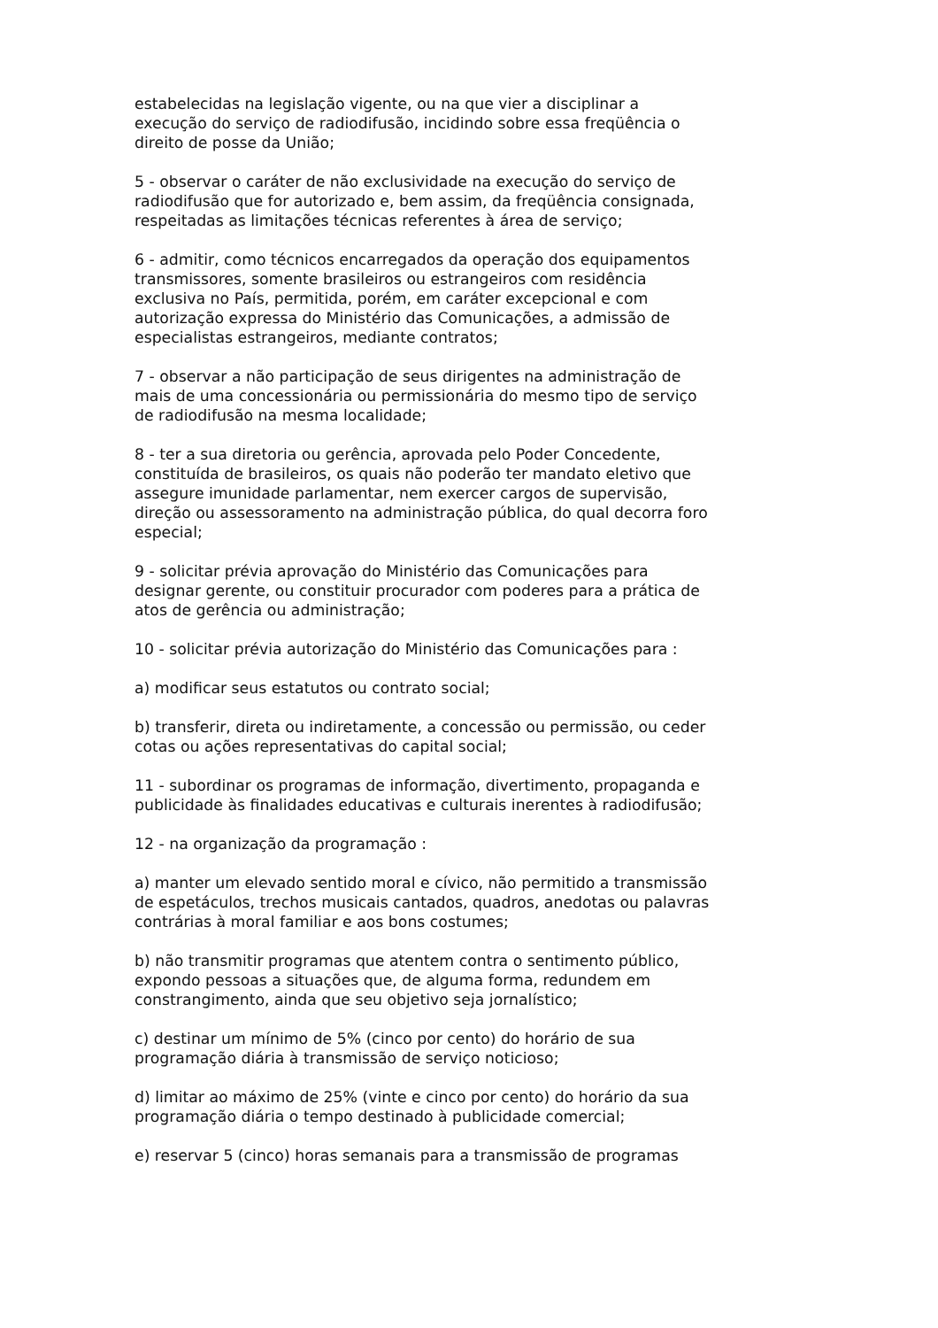estabelecidas na legislação vigente, ou na que vier a disciplinar a execução do serviço de radiodifusão, incidindo sobre essa freqüência o direito de posse da União;
5 - observar o caráter de não exclusividade na execução do serviço de radiodifusão que for autorizado e, bem assim, da freqüência consignada, respeitadas as limitações técnicas referentes à área de serviço;
6 - admitir, como técnicos encarregados da operação dos equipamentos transmissores, somente brasileiros ou estrangeiros com residência exclusiva no País, permitida, porém, em caráter excepcional e com autorização expressa do Ministério das Comunicações, a admissão de especialistas estrangeiros, mediante contratos;
7 - observar a não participação de seus dirigentes na administração de mais de uma concessionária ou permissionária do mesmo tipo de serviço de radiodifusão na mesma localidade;
8 - ter a sua diretoria ou gerência, aprovada pelo Poder Concedente, constituída de brasileiros, os quais não poderão ter mandato eletivo que assegure imunidade parlamentar, nem exercer cargos de supervisão, direção ou assessoramento na administração pública, do qual decorra foro especial;
9 - solicitar prévia aprovação do Ministério das Comunicações para designar gerente, ou constituir procurador com poderes para a prática de atos de gerência ou administração;
10 - solicitar prévia autorização do Ministério das Comunicações para :
a) modificar seus estatutos ou contrato social;
b) transferir, direta ou indiretamente, a concessão ou permissão, ou ceder cotas ou ações representativas do capital social;
11 - subordinar os programas de informação, divertimento, propaganda e publicidade às finalidades educativas e culturais inerentes à radiodifusão;
12 - na organização da programação :
a) manter um elevado sentido moral e cívico, não permitido a transmissão de espetáculos, trechos musicais cantados, quadros, anedotas ou palavras contrárias à moral familiar e aos bons costumes;
b) não transmitir programas que atentem contra o sentimento público, expondo pessoas a situações que, de alguma forma, redundem em constrangimento, ainda que seu objetivo seja jornalístico;
c) destinar um mínimo de 5% (cinco por cento) do horário de sua programação diária à transmissão de serviço noticioso;
d) limitar ao máximo de 25% (vinte e cinco por cento) do horário da sua programação diária o tempo destinado à publicidade comercial;
e) reservar 5 (cinco) horas semanais para a transmissão de programas